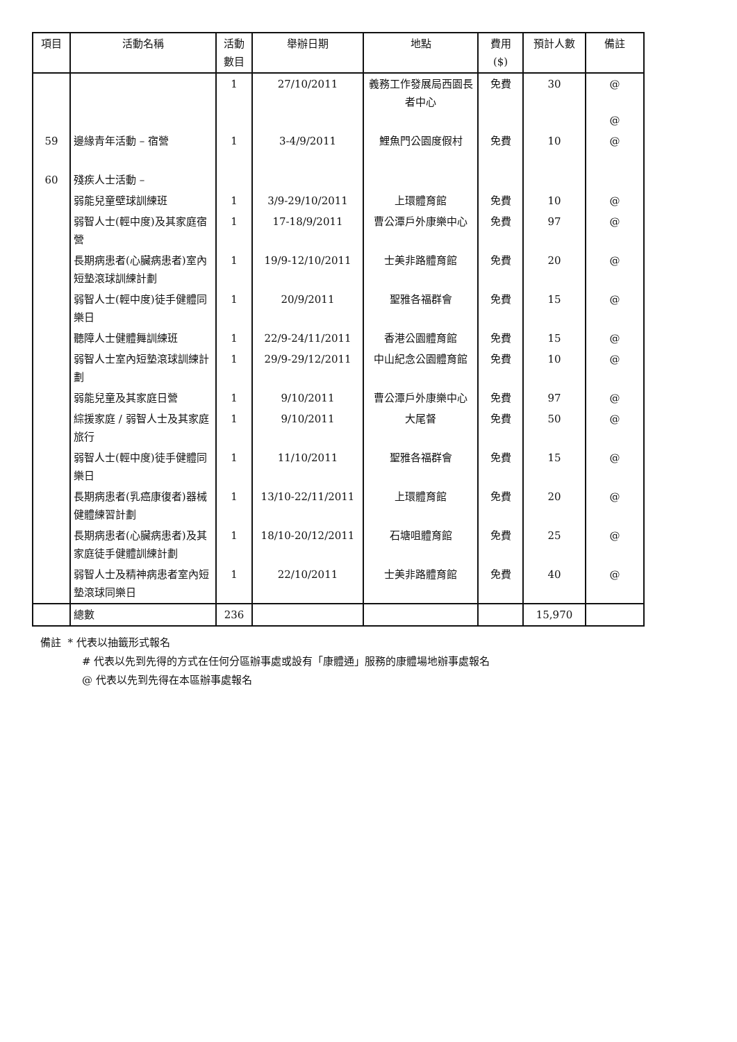| 項目 | 活動名稱 | 活動 數目 | 舉辦日期 | 地點 | 費用 ($) | 預計人數 | 備註 |
| --- | --- | --- | --- | --- | --- | --- | --- |
| | | 1 | 27/10/2011 | 義務工作發展局西園長者中心 | 免費 | 30 | @ @ |
| 59 | 邊緣青年活動 – 宿營 | 1 | 3-4/9/2011 | 鯉魚門公園度假村 | 免費 | 10 | @ |
| 60 | 殘疾人士活動 – | | | | | | |
| | 弱能兒童壁球訓練班 | 1 | 3/9-29/10/2011 | 上環體育館 | 免費 | 10 | @ |
| | 弱智人士(輕中度)及其家庭宿營 | 1 | 17-18/9/2011 | 曹公潭戶外康樂中心 | 免費 | 97 | @ |
| | 長期病患者(心臟病患者)室內短墊滾球訓練計劃 | 1 | 19/9-12/10/2011 | 士美非路體育館 | 免費 | 20 | @ |
| | 弱智人士(輕中度)徒手健體同樂日 | 1 | 20/9/2011 | 聖雅各福群會 | 免費 | 15 | @ |
| | 聽障人士健體舞訓練班 | 1 | 22/9-24/11/2011 | 香港公園體育館 | 免費 | 15 | @ |
| | 弱智人士室內短墊滾球訓練計劃 | 1 | 29/9-29/12/2011 | 中山紀念公園體育館 | 免費 | 10 | @ |
| | 弱能兒童及其家庭日營 | 1 | 9/10/2011 | 曹公潭戶外康樂中心 | 免費 | 97 | @ |
| | 綜援家庭 / 弱智人士及其家庭旅行 | 1 | 9/10/2011 | 大尾督 | 免費 | 50 | @ |
| | 弱智人士(輕中度)徒手健體同樂日 | 1 | 11/10/2011 | 聖雅各福群會 | 免費 | 15 | @ |
| | 長期病患者(乳癌康復者)器械健體練習計劃 | 1 | 13/10-22/11/2011 | 上環體育館 | 免費 | 20 | @ |
| | 長期病患者(心臟病患者)及其家庭徒手健體訓練計劃 | 1 | 18/10-20/12/2011 | 石塘咀體育館 | 免費 | 25 | @ |
| | 弱智人士及精神病患者室內短墊滾球同樂日 | 1 | 22/10/2011 | 士美非路體育館 | 免費 | 40 | @ |
| | 總數 | 236 | | | | 15,970 | |
備註 * 代表以抽籤形式報名
# 代表以先到先得的方式在任何分區辦事處或設有「康體通」服務的康體場地辦事處報名
@ 代表以先到先得在本區辦事處報名